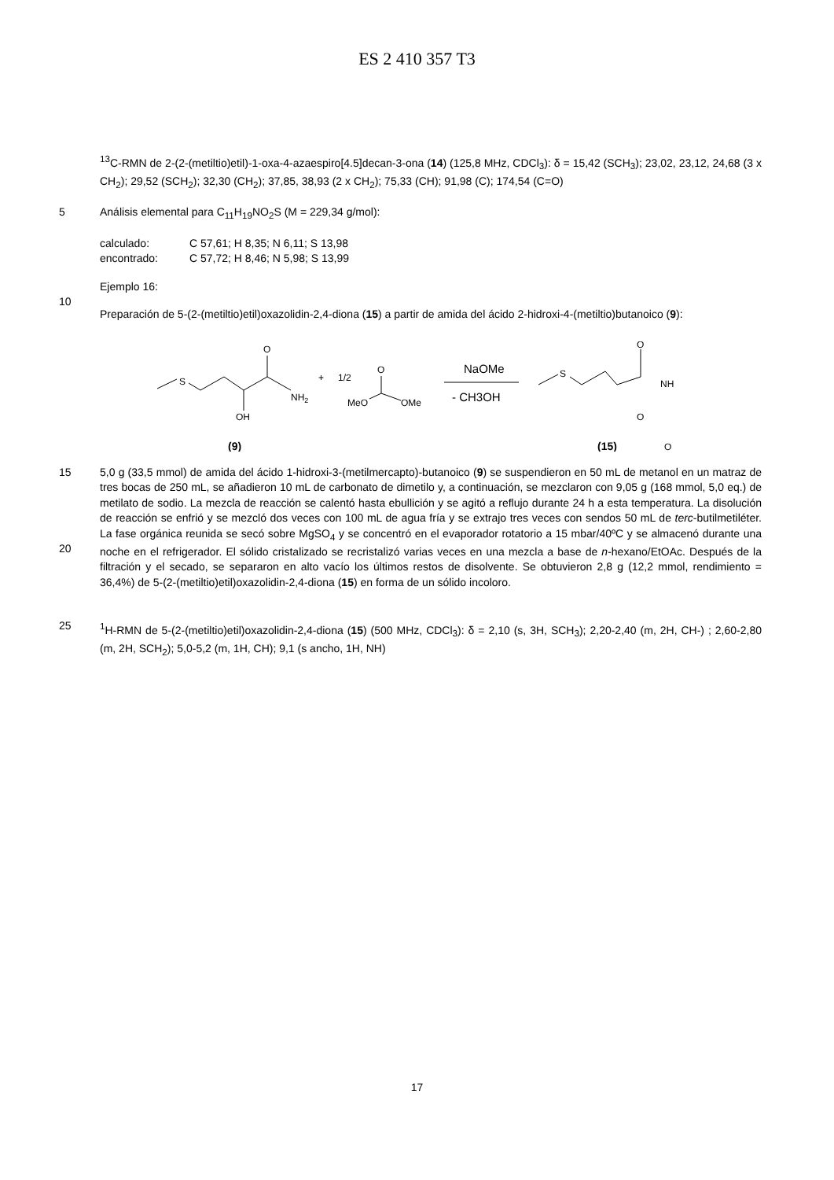ES 2 410 357 T3
<sup>13</sup>C-RMN de 2-(2-(metiltio)etil)-1-oxa-4-azaespiro[4.5]decan-3-ona (14) (125,8 MHz, CDCl<sub>3</sub>): δ = 15,42 (SCH<sub>3</sub>); 23,02, 23,12, 24,68 (3 x CH<sub>2</sub>); 29,52 (SCH<sub>2</sub>); 32,30 (CH<sub>2</sub>); 37,85, 38,93 (2 x CH<sub>2</sub>); 75,33 (CH); 91,98 (C); 174,54 (C=O)
5 Análisis elemental para C<sub>11</sub>H<sub>19</sub>NO<sub>2</sub>S (M = 229,34 g/mol):
| calculado: | C 57,61; H 8,35; N 6,11; S 13,98 |
| encontrado: | C 57,72; H 8,46; N 5,98; S 13,99 |
10 Ejemplo 16:
Preparación de 5-(2-(metiltio)etil)oxazolidin-2,4-diona (15) a partir de amida del ácido 2-hidroxi-4-(metiltio)butanoico (9):
S
O
OH
NH2
+
1/2
O
MeO
OMe
NaOMe
- CH3OH
S
O
NH
O
O
(9)
(15)
15
20
5,0 g (33,5 mmol) de amida del ácido 1-hidroxi-3-(metilmercapto)-butanoico (9) se suspendieron en 50 mL de metanol en un matraz de tres bocas de 250 mL, se añadieron 10 mL de carbonato de dimetilo y, a continuación, se mezclaron con 9,05 g (168 mmol, 5,0 eq.) de metilato de sodio. La mezcla de reacción se calentó hasta ebullición y se agitó a reflujo durante 24 h a esta temperatura. La disolución de reacción se enfrió y se mezcló dos veces con 100 mL de agua fría y se extrajo tres veces con sendos 50 mL de terc-butilmetiléter. La fase orgánica reunida se secó sobre MgSO<sub>4</sub> y se concentró en el evaporador rotatorio a 15 mbar/40ºC y se almacenó durante una noche en el refrigerador. El sólido cristalizado se recristalizó varias veces en una mezcla a base de n-hexano/EtOAc. Después de la filtración y el secado, se separaron en alto vacío los últimos restos de disolvente. Se obtuvieron 2,8 g (12,2 mmol, rendimiento = 36,4%) de 5-(2-(metiltio)etil)oxazolidin-2,4-diona (15) en forma de un sólido incoloro.
25 <sup>1</sup>H-RMN de 5-(2-(metiltio)etil)oxazolidin-2,4-diona (15) (500 MHz, CDCl<sub>3</sub>): δ = 2,10 (s, 3H, SCH<sub>3</sub>); 2,20-2,40 (m, 2H, CH-) ; 2,60-2,80 (m, 2H, SCH<sub>2</sub>); 5,0-5,2 (m, 1H, CH); 9,1 (s ancho, 1H, NH)
17